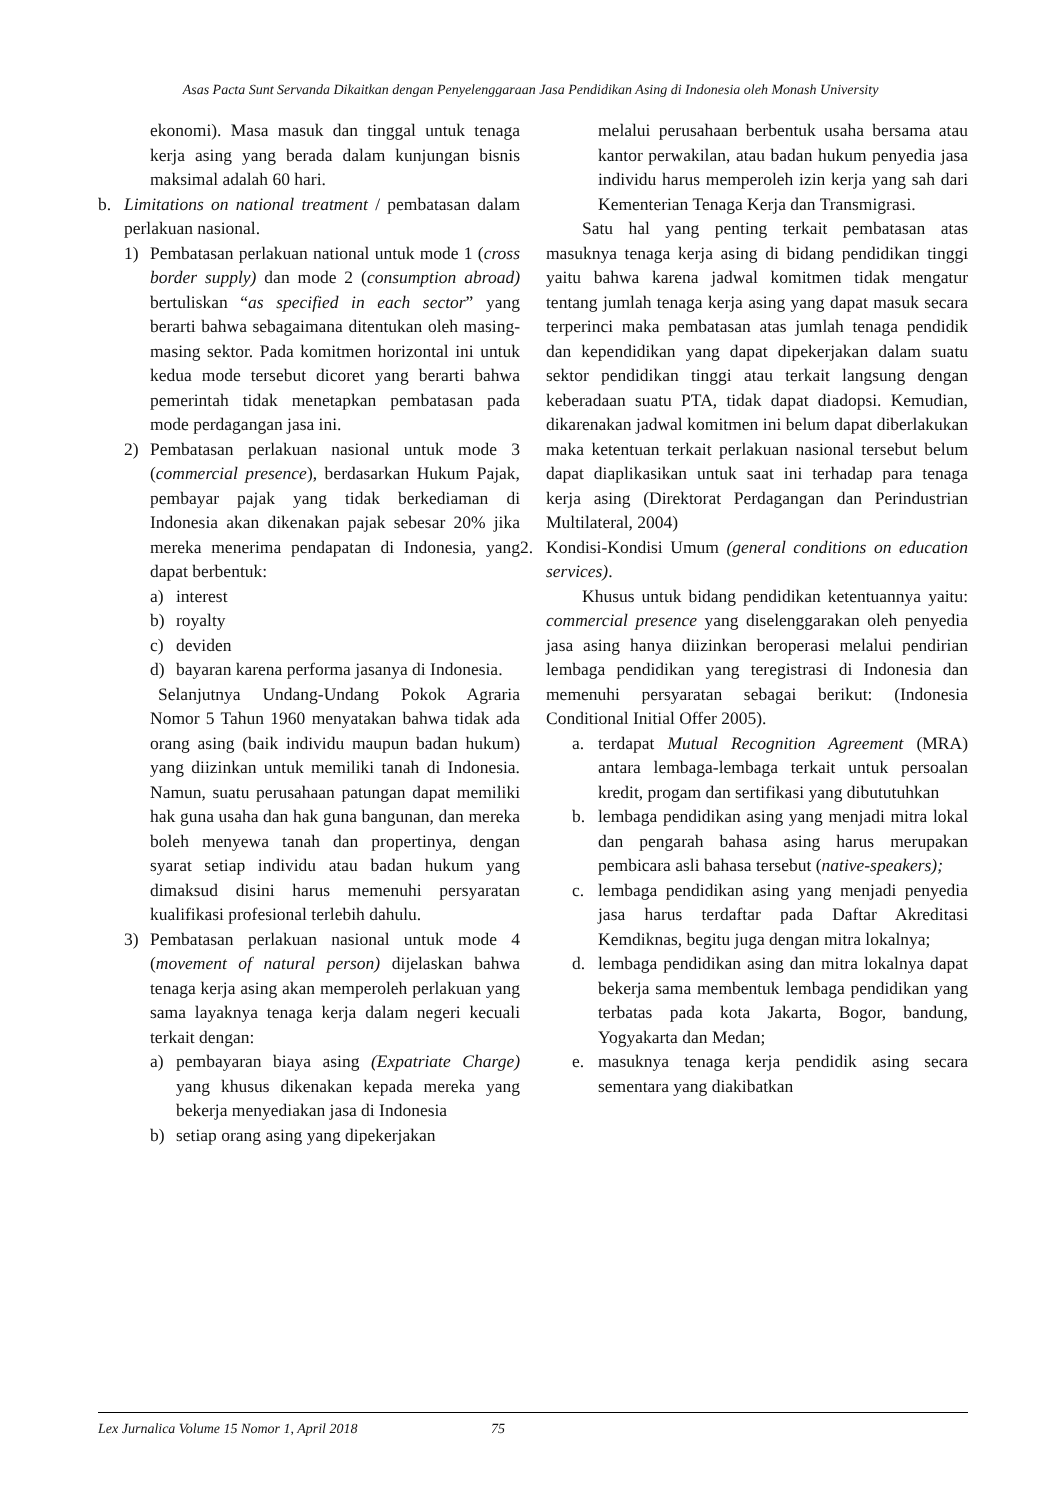Asas Pacta Sunt Servanda Dikaitkan dengan Penyelenggaraan Jasa Pendidikan Asing di Indonesia oleh Monash University
ekonomi). Masa masuk dan tinggal untuk tenaga kerja asing yang berada dalam kunjungan bisnis maksimal adalah 60 hari.
b. Limitations on national treatment / pembatasan dalam perlakuan nasional.
1) Pembatasan perlakuan national untuk mode 1 (cross border supply) dan mode 2 (consumption abroad) bertuliskan “as specified in each sector” yang berarti bahwa sebagaimana ditentukan oleh masing-masing sektor. Pada komitmen horizontal ini untuk kedua mode tersebut dicoret yang berarti bahwa pemerintah tidak menetapkan pembatasan pada mode perdagangan jasa ini.
2) Pembatasan perlakuan nasional untuk mode 3 (commercial presence), berdasarkan Hukum Pajak, pembayar pajak yang tidak berkediaman di Indonesia akan dikenakan pajak sebesar 20% jika mereka menerima pendapatan di Indonesia, yang dapat berbentuk:
a) interest
b) royalty
c) deviden
d) bayaran karena performa jasanya di Indonesia.
Selanjutnya Undang-Undang Pokok Agraria Nomor 5 Tahun 1960 menyatakan bahwa tidak ada orang asing (baik individu maupun badan hukum) yang diizinkan untuk memiliki tanah di Indonesia. Namun, suatu perusahaan patungan dapat memiliki hak guna usaha dan hak guna bangunan, dan mereka boleh menyewa tanah dan propertinya, dengan syarat setiap individu atau badan hukum yang dimaksud disini harus memenuhi persyaratan kualifikasi profesional terlebih dahulu.
3) Pembatasan perlakuan nasional untuk mode 4 (movement of natural person) dijelaskan bahwa tenaga kerja asing akan memperoleh perlakuan yang sama layaknya tenaga kerja dalam negeri kecuali terkait dengan:
a) pembayaran biaya asing (Expatriate Charge) yang khusus dikenakan kepada mereka yang bekerja menyediakan jasa di Indonesia
b) setiap orang asing yang dipekerjakan
melalui perusahaan berbentuk usaha bersama atau kantor perwakilan, atau badan hukum penyedia jasa individu harus memperoleh izin kerja yang sah dari Kementerian Tenaga Kerja dan Transmigrasi.
Satu hal yang penting terkait pembatasan atas masuknya tenaga kerja asing di bidang pendidikan tinggi yaitu bahwa karena jadwal komitmen tidak mengatur tentang jumlah tenaga kerja asing yang dapat masuk secara terperinci maka pembatasan atas jumlah tenaga pendidik dan kependidikan yang dapat dipekerjakan dalam suatu sektor pendidikan tinggi atau terkait langsung dengan keberadaan suatu PTA, tidak dapat diadopsi. Kemudian, dikarenakan jadwal komitmen ini belum dapat diberlakukan maka ketentuan terkait perlakuan nasional tersebut belum dapat diaplikasikan untuk saat ini terhadap para tenaga kerja asing (Direktorat Perdagangan dan Perindustrian Multilateral, 2004)
2. Kondisi-Kondisi Umum (general conditions on education services).
Khusus untuk bidang pendidikan ketentuannya yaitu: commercial presence yang diselenggarakan oleh penyedia jasa asing hanya diizinkan beroperasi melalui pendirian lembaga pendidikan yang teregistrasi di Indonesia dan memenuhi persyaratan sebagai berikut: (Indonesia Conditional Initial Offer 2005).
a. terdapat Mutual Recognition Agreement (MRA) antara lembaga-lembaga terkait untuk persoalan kredit, progam dan sertifikasi yang dibututuhkan
b. lembaga pendidikan asing yang menjadi mitra lokal dan pengarah bahasa asing harus merupakan pembicara asli bahasa tersebut (native-speakers);
c. lembaga pendidikan asing yang menjadi penyedia jasa harus terdaftar pada Daftar Akreditasi Kemdiknas, begitu juga dengan mitra lokalnya;
d. lembaga pendidikan asing dan mitra lokalnya dapat bekerja sama membentuk lembaga pendidikan yang terbatas pada kota Jakarta, Bogor, bandung, Yogyakarta dan Medan;
e. masuknya tenaga kerja pendidik asing secara sementara yang diakibatkan
Lex Jurnalica Volume 15 Nomor 1, April 2018 75